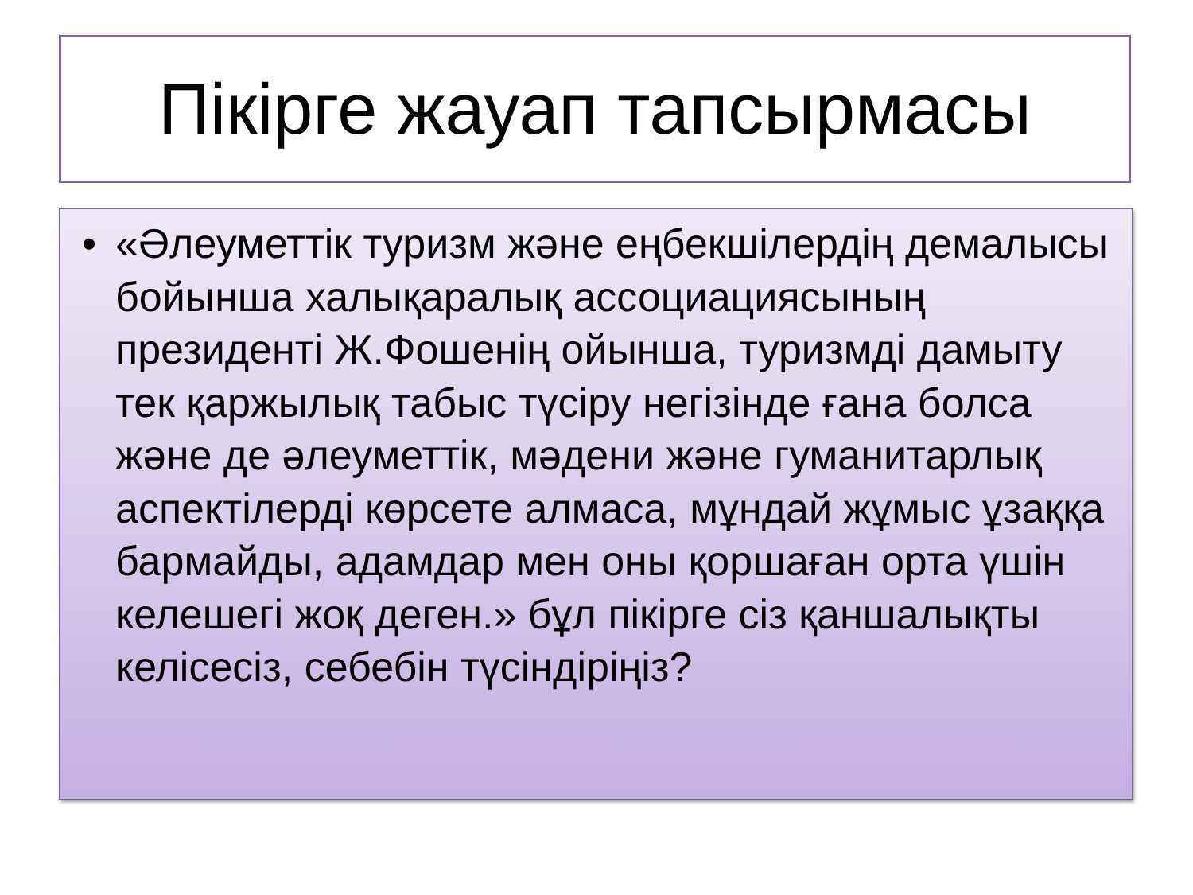Пікірге жауап тапсырмасы
• «Әлеуметтік туризм және еңбекшілердің демалысы бойынша халықаралық ассоциациясының президенті Ж.Фошенің ойынша, туризмді дамыту тек қаржылық табыс түсіру негізінде ғана болса және де әлеуметтік, мәдени және гуманитарлық аспектілерді көрсете алмаса, мұндай жұмыс ұзаққа бармайды, адамдар мен оны қоршаған орта үшін келешегі жоқ деген.» бұл пікірге сіз қаншалықты келісесіз, себебін түсіндіріңіз?